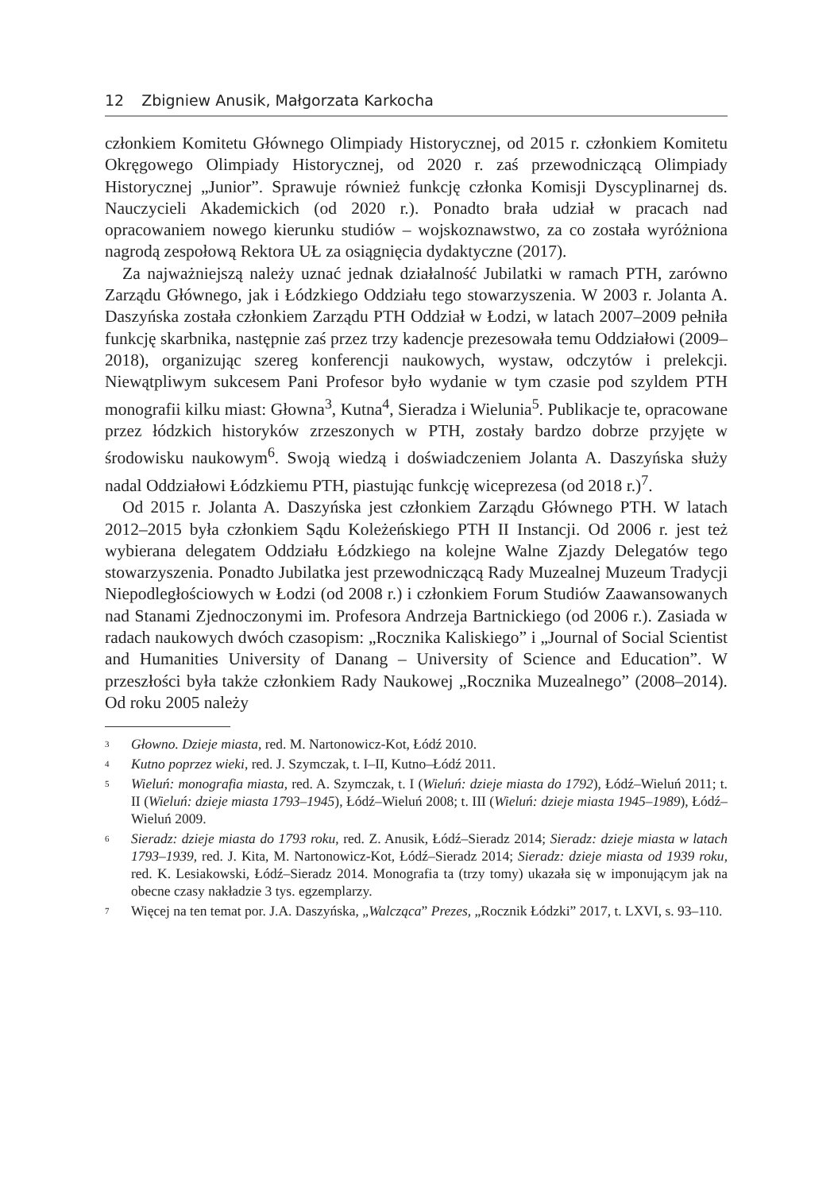12 Zbigniew Anusik, Małgorzata Karkocha
członkiem Komitetu Głównego Olimpiady Historycznej, od 2015 r. członkiem Komitetu Okręgowego Olimpiady Historycznej, od 2020 r. zaś przewodniczącą Olimpiady Historycznej „Junior”. Sprawuje również funkcję członka Komisji Dyscyplinarnej ds. Nauczycieli Akademickich (od 2020 r.). Ponadto brała udział w pracach nad opracowaniem nowego kierunku studiów – wojskoznawstwo, za co została wyróżniona nagrodą zespołową Rektora UŁ za osiągnięcia dydaktyczne (2017).
Za najważniejszą należy uznać jednak działalność Jubilatki w ramach PTH, zarówno Zarządu Głównego, jak i Łódzkiego Oddziału tego stowarzyszenia. W 2003 r. Jolanta A. Daszyńska została członkiem Zarządu PTH Oddział w Łodzi, w latach 2007–2009 pełniła funkcję skarbnika, następnie zaś przez trzy kadencje prezesowała temu Oddziałowi (2009–2018), organizując szereg konferencji naukowych, wystaw, odczytów i prelekcji. Niewątpliwym sukcesem Pani Profesor było wydanie w tym czasie pod szyldem PTH monografii kilku miast: Głowna<sup>3</sup>, Kutna<sup>4</sup>, Sieradza i Wielunia<sup>5</sup>. Publikacje te, opracowane przez łódzkich historyków zrzeszonych w PTH, zostały bardzo dobrze przyjęte w środowisku naukowym<sup>6</sup>. Swoją wiedzą i doświadczeniem Jolanta A. Daszyńska służy nadal Oddziałowi Łódzkiemu PTH, piastując funkcję wiceprezesa (od 2018 r.)<sup>7</sup>.
Od 2015 r. Jolanta A. Daszyńska jest członkiem Zarządu Głównego PTH. W latach 2012–2015 była członkiem Sądu Koleżeńskiego PTH II Instancji. Od 2006 r. jest też wybierana delegatem Oddziału Łódzkiego na kolejne Walne Zjazdy Delegatów tego stowarzyszenia. Ponadto Jubilatka jest przewodniczącą Rady Muzealnej Muzeum Tradycji Niepodległościowych w Łodzi (od 2008 r.) i członkiem Forum Studiów Zaawansowanych nad Stanami Zjednoczonymi im. Profesora Andrzeja Bartnickiego (od 2006 r.). Zasiada w radach naukowych dwóch czasopism: „Rocznika Kaliskiego” i „Journal of Social Scientist and Humanities University of Danang – University of Science and Education”. W przeszłości była także członkiem Rady Naukowej „Rocznika Muzealnego” (2008–2014). Od roku 2005 należy
<sup>3</sup>
Głowno. Dzieje miasta, red. M. Nartonowicz-Kot, Łódź 2010.
<sup>4</sup>
Kutno poprzez wieki, red. J. Szymczak, t. I–II, Kutno–Łódź 2011.
<sup>5</sup>
Wieluń: monografia miasta, red. A. Szymczak, t. I (Wieluń: dzieje miasta do 1792), Łódź–Wieluń 2011; t. II (Wieluń: dzieje miasta 1793–1945), Łódź–Wieluń 2008; t. III (Wieluń: dzieje miasta 1945–1989), Łódź–Wieluń 2009.
<sup>6</sup>
Sieradz: dzieje miasta do 1793 roku, red. Z. Anusik, Łódź–Sieradz 2014; Sieradz: dzieje miasta w latach 1793–1939, red. J. Kita, M. Nartonowicz-Kot, Łódź–Sieradz 2014; Sieradz: dzieje miasta od 1939 roku, red. K. Lesiakowski, Łódź–Sieradz 2014. Monografia ta (trzy tomy) ukazała się w imponującym jak na obecne czasy nakładzie 3 tys. egzemplarzy.
<sup>7</sup>
Więcej na ten temat por. J.A. Daszyńska, „Walcząca” Prezes, „Rocznik Łódzki” 2017, t. LXVI, s. 93–110.